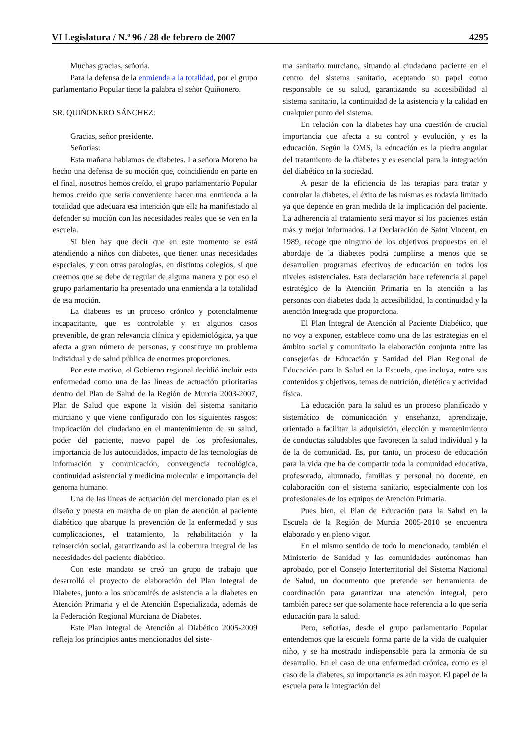VI Legislatura / N.º 96 / 28 de febrero de 2007 4295
Muchas gracias, señoría.
Para la defensa de la enmienda a la totalidad, por el grupo parlamentario Popular tiene la palabra el señor Quiñonero.
SR. QUIÑONERO SÁNCHEZ:
Gracias, señor presidente.
Señorías:
Esta mañana hablamos de diabetes. La señora Moreno ha hecho una defensa de su moción que, coincidiendo en parte en el final, nosotros hemos creído, el grupo parlamentario Popular hemos creído que sería conveniente hacer una enmienda a la totalidad que adecuara esa intención que ella ha manifestado al defender su moción con las necesidades reales que se ven en la escuela.
Si bien hay que decir que en este momento se está atendiendo a niños con diabetes, que tienen unas necesidades especiales, y con otras patologías, en distintos colegios, sí que creemos que se debe de regular de alguna manera y por eso el grupo parlamentario ha presentado una enmienda a la totalidad de esa moción.
La diabetes es un proceso crónico y potencialmente incapacitante, que es controlable y en algunos casos prevenible, de gran relevancia clínica y epidemiológica, ya que afecta a gran número de personas, y constituye un problema individual y de salud pública de enormes proporciones.
Por este motivo, el Gobierno regional decidió incluir esta enfermedad como una de las líneas de actuación prioritarias dentro del Plan de Salud de la Región de Murcia 2003-2007, Plan de Salud que expone la visión del sistema sanitario murciano y que viene configurado con los siguientes rasgos: implicación del ciudadano en el mantenimiento de su salud, poder del paciente, nuevo papel de los profesionales, importancia de los autocuidados, impacto de las tecnologías de información y comunicación, convergencia tecnológica, continuidad asistencial y medicina molecular e importancia del genoma humano.
Una de las líneas de actuación del mencionado plan es el diseño y puesta en marcha de un plan de atención al paciente diabético que abarque la prevención de la enfermedad y sus complicaciones, el tratamiento, la rehabilitación y la reinserción social, garantizando así la cobertura integral de las necesidades del paciente diabético.
Con este mandato se creó un grupo de trabajo que desarrolló el proyecto de elaboración del Plan Integral de Diabetes, junto a los subcomités de asistencia a la diabetes en Atención Primaria y el de Atención Especializada, además de la Federación Regional Murciana de Diabetes.
Este Plan Integral de Atención al Diabético 2005-2009 refleja los principios antes mencionados del siste-
ma sanitario murciano, situando al ciudadano paciente en el centro del sistema sanitario, aceptando su papel como responsable de su salud, garantizando su accesibilidad al sistema sanitario, la continuidad de la asistencia y la calidad en cualquier punto del sistema.
En relación con la diabetes hay una cuestión de crucial importancia que afecta a su control y evolución, y es la educación. Según la OMS, la educación es la piedra angular del tratamiento de la diabetes y es esencial para la integración del diabético en la sociedad.
A pesar de la eficiencia de las terapias para tratar y controlar la diabetes, el éxito de las mismas es todavía limitado ya que depende en gran medida de la implicación del paciente. La adherencia al tratamiento será mayor si los pacientes están más y mejor informados. La Declaración de Saint Vincent, en 1989, recoge que ninguno de los objetivos propuestos en el abordaje de la diabetes podrá cumplirse a menos que se desarrollen programas efectivos de educación en todos los niveles asistenciales. Esta declaración hace referencia al papel estratégico de la Atención Primaria en la atención a las personas con diabetes dada la accesibilidad, la continuidad y la atención integrada que proporciona.
El Plan Integral de Atención al Paciente Diabético, que no voy a exponer, establece como una de las estrategias en el ámbito social y comunitario la elaboración conjunta entre las consejerías de Educación y Sanidad del Plan Regional de Educación para la Salud en la Escuela, que incluya, entre sus contenidos y objetivos, temas de nutrición, dietética y actividad física.
La educación para la salud es un proceso planificado y sistemático de comunicación y enseñanza, aprendizaje, orientado a facilitar la adquisición, elección y mantenimiento de conductas saludables que favorecen la salud individual y la de la de comunidad. Es, por tanto, un proceso de educación para la vida que ha de compartir toda la comunidad educativa, profesorado, alumnado, familias y personal no docente, en colaboración con el sistema sanitario, especialmente con los profesionales de los equipos de Atención Primaria.
Pues bien, el Plan de Educación para la Salud en la Escuela de la Región de Murcia 2005-2010 se encuentra elaborado y en pleno vigor.
En el mismo sentido de todo lo mencionado, también el Ministerio de Sanidad y las comunidades autónomas han aprobado, por el Consejo Interterritorial del Sistema Nacional de Salud, un documento que pretende ser herramienta de coordinación para garantizar una atención integral, pero también parece ser que solamente hace referencia a lo que sería educación para la salud.
Pero, señorías, desde el grupo parlamentario Popular entendemos que la escuela forma parte de la vida de cualquier niño, y se ha mostrado indispensable para la armonía de su desarrollo. En el caso de una enfermedad crónica, como es el caso de la diabetes, su importancia es aún mayor. El papel de la escuela para la integración del